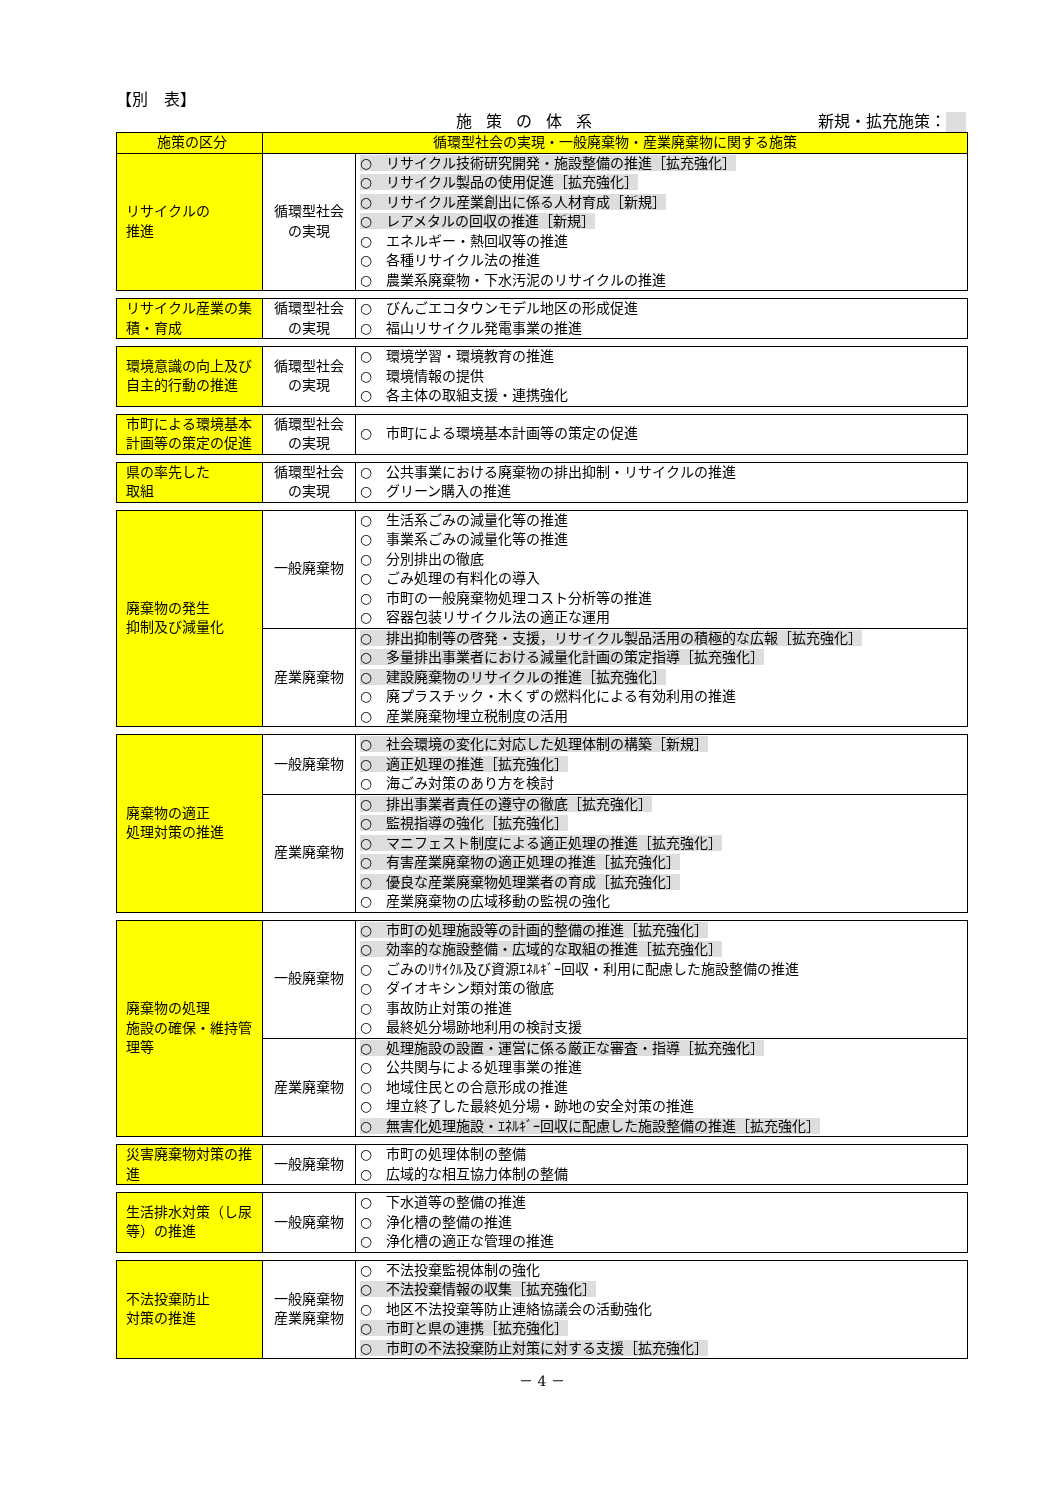【別　表】
施策の体系 新規・拡充施策：
| 施策の区分 | 循環型社会の実現・一般廃棄物・産業廃棄物に関する施策 | |
| --- | --- | --- |
| リサイクルの 推進 | 循環型社会 の実現 | ○ リサイクル技術研究開発・施設整備の推進［拡充強化］ ○ リサイクル製品の使用促進［拡充強化］ ○ リサイクル産業創出に係る人材育成［新規］ ○ レアメタルの回収の推進［新規］ ○ エネルギー・熱回収等の推進 ○ 各種リサイクル法の推進 ○ 農業系廃棄物・下水汚泥のリサイクルの推進 |
| リサイクル産業の集積・育成 | 循環型社会 の実現 | ○ びんごエコタウンモデル地区の形成促進 ○ 福山リサイクル発電事業の推進 |
| 環境意識の向上及び自主的行動の推進 | 循環型社会 の実現 | ○ 環境学習・環境教育の推進 ○ 環境情報の提供 ○ 各主体の取組支援・連携強化 |
| 市町による環境基本計画等の策定の促進 | 循環型社会 の実現 | ○ 市町による環境基本計画等の策定の促進 |
| 県の率先した 取組 | 循環型社会 の実現 | ○ 公共事業における廃棄物の排出抑制・リサイクルの推進 ○ グリーン購入の推進 |
| 廃棄物の発生 抑制及び減量化 | 一般廃棄物 | ○ 生活系ごみの減量化等の推進 ○ 事業系ごみの減量化等の推進 ○ 分別排出の徹底 ○ ごみ処理の有料化の導入 ○ 市町の一般廃棄物処理コスト分析等の推進 ○ 容器包装リサイクル法の適正な運用 |
| | 産業廃棄物 | ○ 排出抑制等の啓発・支援，リサイクル製品活用の積極的な広報［拡充強化］ ○ 多量排出事業者における減量化計画の策定指導［拡充強化］ ○ 建設廃棄物のリサイクルの推進［拡充強化］ ○ 廃プラスチック・木くずの燃料化による有効利用の推進 ○ 産業廃棄物埋立税制度の活用 |
| 廃棄物の適正 処理対策の推進 | 一般廃棄物 | ○ 社会環境の変化に対応した処理体制の構築［新規］ ○ 適正処理の推進［拡充強化］ ○ 海ごみ対策のあり方を検討 |
| | 産業廃棄物 | ○ 排出事業者責任の遵守の徹底［拡充強化］ ○ 監視指導の強化［拡充強化］ ○ マニフェスト制度による適正処理の推進［拡充強化］ ○ 有害産業廃棄物の適正処理の推進［拡充強化］ ○ 優良な産業廃棄物処理業者の育成［拡充強化］ ○ 産業廃棄物の広域移動の監視の強化 |
| 廃棄物の処理 施設の確保・維持管理等 | 一般廃棄物 | ○ 市町の処理施設等の計画的整備の推進［拡充強化］ ○ 効率的な施設整備・広域的な取組の推進［拡充強化］ ○ ごみのﾘｻｲｸﾙ及び資源ｴﾈﾙｷﾞｰ回収・利用に配慮した施設整備の推進 ○ ダイオキシン類対策の徹底 ○ 事故防止対策の推進 ○ 最終処分場跡地利用の検討支援 |
| | 産業廃棄物 | ○ 処理施設の設置・運営に係る厳正な審査・指導［拡充強化］ ○ 公共関与による処理事業の推進 ○ 地域住民との合意形成の推進 ○ 埋立終了した最終処分場・跡地の安全対策の推進 ○ 無害化処理施設・ｴﾈﾙｷﾞｰ回収に配慮した施設整備の推進［拡充強化］ |
| 災害廃棄物対策の推進 | 一般廃棄物 | ○ 市町の処理体制の整備 ○ 広域的な相互協力体制の整備 |
| 生活排水対策（し尿等）の推進 | 一般廃棄物 | ○ 下水道等の整備の推進 ○ 浄化槽の整備の推進 ○ 浄化槽の適正な管理の推進 |
| 不法投棄防止 対策の推進 | 一般廃棄物 産業廃棄物 | ○ 不法投棄監視体制の強化 ○ 不法投棄情報の収集［拡充強化］ ○ 地区不法投棄等防止連絡協議会の活動強化 ○ 市町と県の連携［拡充強化］ ○ 市町の不法投棄防止対策に対する支援［拡充強化］ |
－ 4 －